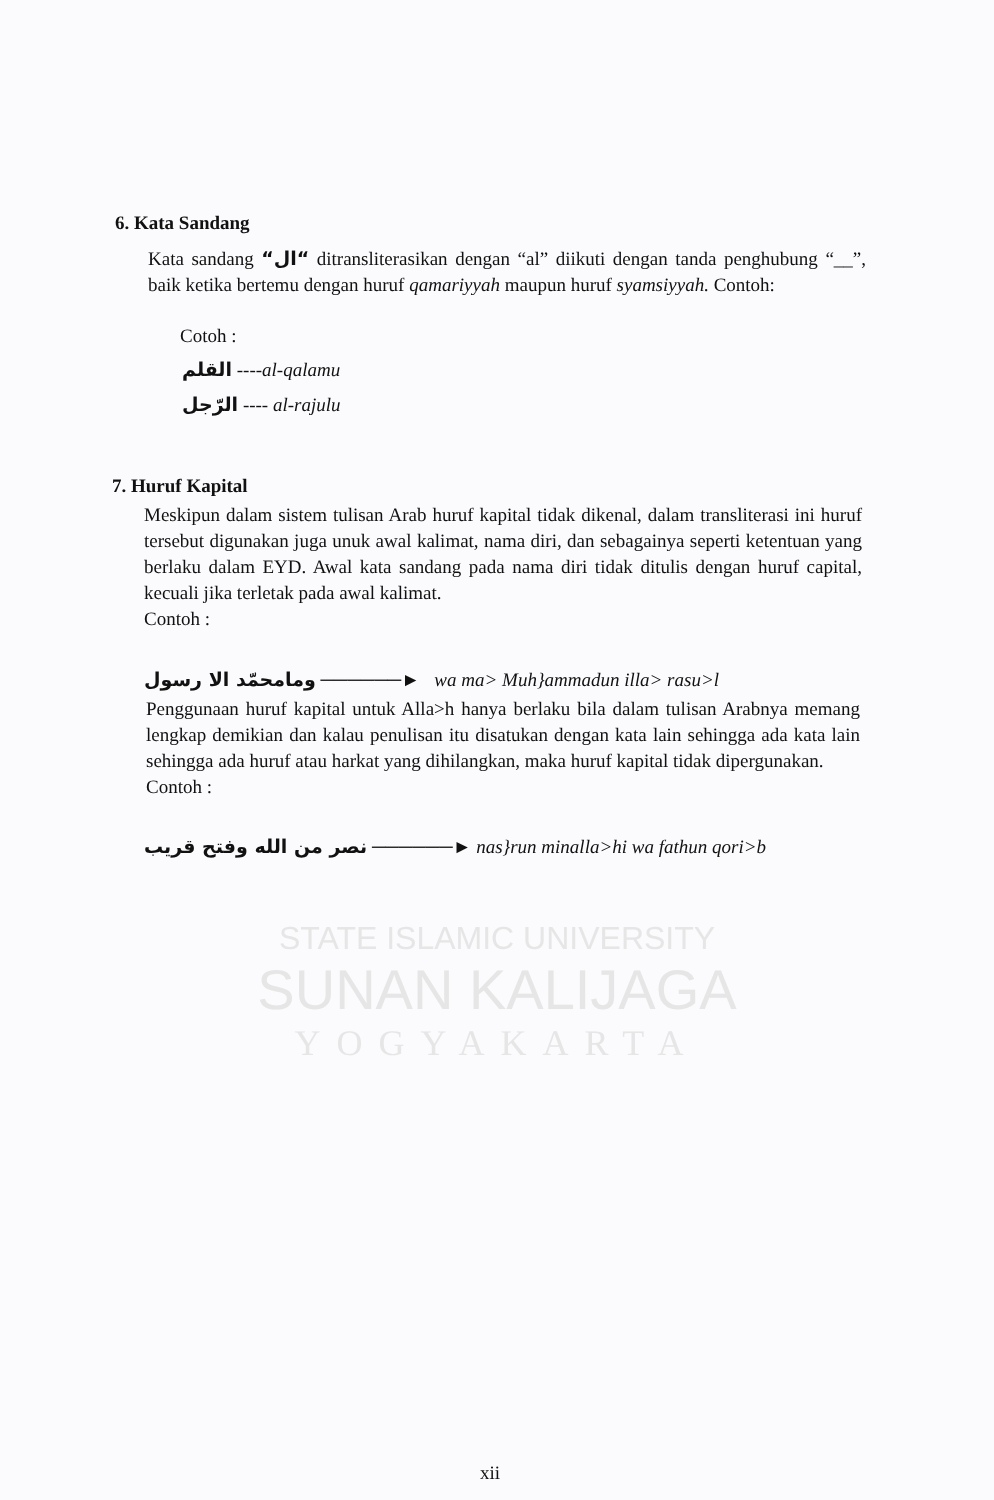STATE ISLAMIC UNIVERSITY
SUNAN KALIJAGA
YOGYAKARTA
6. Kata Sandang
Kata sandang “ال“ ditransliterasikan dengan “al” diikuti dengan tanda penghubung “__”, baik ketika bertemu dengan huruf qamariyyah maupun huruf syamsiyyah. Contoh:
Cotoh :
القلم ----al-qalamu
الرّجل ---- al-rajulu
7. Huruf Kapital
Meskipun dalam sistem tulisan Arab huruf kapital tidak dikenal, dalam transliterasi ini huruf tersebut digunakan juga unuk awal kalimat, nama diri, dan sebagainya seperti ketentuan yang berlaku dalam EYD. Awal kata sandang pada nama diri tidak ditulis dengan huruf capital, kecuali jika terletak pada awal kalimat.
Contoh :
ومامحمّد الا رسول ──────► wa ma> Muh}ammadun illa> rasu>l
Penggunaan huruf kapital untuk Alla>h hanya berlaku bila dalam tulisan Arabnya memang lengkap demikian dan kalau penulisan itu disatukan dengan kata lain sehingga ada kata lain sehingga ada huruf atau harkat yang dihilangkan, maka huruf kapital tidak dipergunakan.
Contoh :
نصر من الله وفتح قريب ──────► nas}run minalla>hi wa fathun qori>b
xii